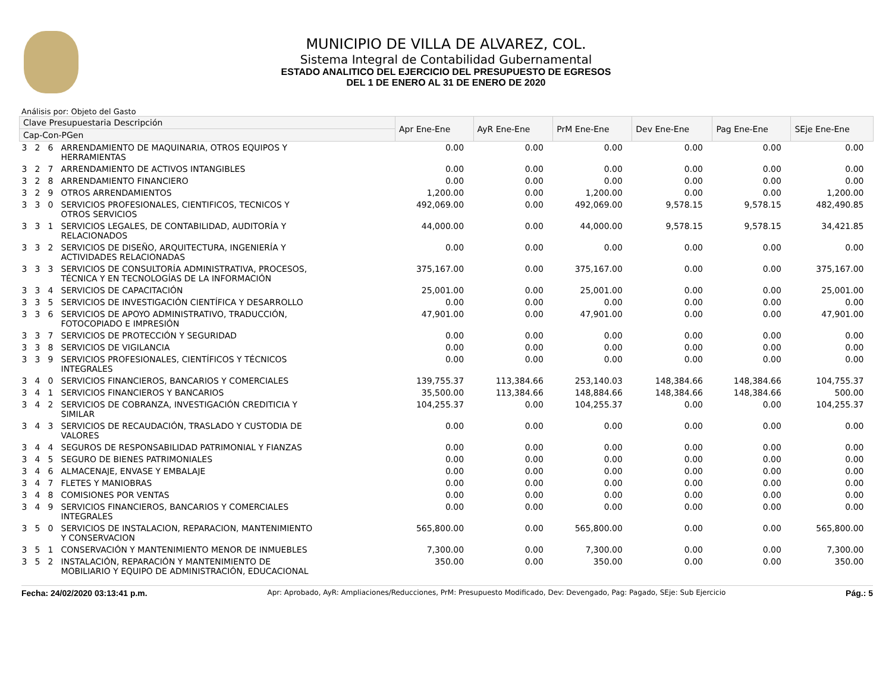MUNICIPIO DE VILLA DE ALVAREZ, COL.
Sistema Integral de Contabilidad Gubernamental
ESTADO ANALITICO DEL EJERCICIO DEL PRESUPUESTO DE EGRESOS
DEL 1 DE ENERO AL 31 DE ENERO DE 2020
Análisis por: Objeto del Gasto
| Clave Presupuestaria Descripción | | | | Apr Ene-Ene | AyR Ene-Ene | PrM Ene-Ene | Dev Ene-Ene | Pag Ene-Ene | SEje Ene-Ene |
| --- | --- | --- | --- | --- | --- | --- | --- | --- | --- |
| Cap-Con-PGen | | | | | | | | | |
| 3 | 2 | 6 | ARRENDAMIENTO DE MAQUINARIA, OTROS EQUIPOS Y HERRAMIENTAS | 0.00 | 0.00 | 0.00 | 0.00 | 0.00 | 0.00 |
| 3 | 2 | 7 | ARRENDAMIENTO DE ACTIVOS INTANGIBLES | 0.00 | 0.00 | 0.00 | 0.00 | 0.00 | 0.00 |
| 3 | 2 | 8 | ARRENDAMIENTO FINANCIERO | 0.00 | 0.00 | 0.00 | 0.00 | 0.00 | 0.00 |
| 3 | 2 | 9 | OTROS ARRENDAMIENTOS | 1,200.00 | 0.00 | 1,200.00 | 0.00 | 0.00 | 1,200.00 |
| 3 | 3 | 0 | SERVICIOS PROFESIONALES, CIENTIFICOS, TECNICOS Y OTROS SERVICIOS | 492,069.00 | 0.00 | 492,069.00 | 9,578.15 | 9,578.15 | 482,490.85 |
| 3 | 3 | 1 | SERVICIOS LEGALES, DE CONTABILIDAD, AUDITORÍA Y RELACIONADOS | 44,000.00 | 0.00 | 44,000.00 | 9,578.15 | 9,578.15 | 34,421.85 |
| 3 | 3 | 2 | SERVICIOS DE DISEÑO, ARQUITECTURA, INGENIERÍA Y ACTIVIDADES RELACIONADAS | 0.00 | 0.00 | 0.00 | 0.00 | 0.00 | 0.00 |
| 3 | 3 | 3 | SERVICIOS DE CONSULTORÍA ADMINISTRATIVA, PROCESOS, TÉCNICA Y EN TECNOLOGÍAS DE LA INFORMACIÓN | 375,167.00 | 0.00 | 375,167.00 | 0.00 | 0.00 | 375,167.00 |
| 3 | 3 | 4 | SERVICIOS DE CAPACITACIÓN | 25,001.00 | 0.00 | 25,001.00 | 0.00 | 0.00 | 25,001.00 |
| 3 | 3 | 5 | SERVICIOS DE INVESTIGACIÓN CIENTÍFICA Y DESARROLLO | 0.00 | 0.00 | 0.00 | 0.00 | 0.00 | 0.00 |
| 3 | 3 | 6 | SERVICIOS DE APOYO ADMINISTRATIVO, TRADUCCIÓN, FOTOCOPIADO E IMPRESIÓN | 47,901.00 | 0.00 | 47,901.00 | 0.00 | 0.00 | 47,901.00 |
| 3 | 3 | 7 | SERVICIOS DE PROTECCIÓN Y SEGURIDAD | 0.00 | 0.00 | 0.00 | 0.00 | 0.00 | 0.00 |
| 3 | 3 | 8 | SERVICIOS DE VIGILANCIA | 0.00 | 0.00 | 0.00 | 0.00 | 0.00 | 0.00 |
| 3 | 3 | 9 | SERVICIOS PROFESIONALES, CIENTÍFICOS Y TÉCNICOS INTEGRALES | 0.00 | 0.00 | 0.00 | 0.00 | 0.00 | 0.00 |
| 3 | 4 | 0 | SERVICIOS FINANCIEROS, BANCARIOS Y COMERCIALES | 139,755.37 | 113,384.66 | 253,140.03 | 148,384.66 | 148,384.66 | 104,755.37 |
| 3 | 4 | 1 | SERVICIOS FINANCIEROS Y BANCARIOS | 35,500.00 | 113,384.66 | 148,884.66 | 148,384.66 | 148,384.66 | 500.00 |
| 3 | 4 | 2 | SERVICIOS DE COBRANZA, INVESTIGACIÓN CREDITICIA Y SIMILAR | 104,255.37 | 0.00 | 104,255.37 | 0.00 | 0.00 | 104,255.37 |
| 3 | 4 | 3 | SERVICIOS DE RECAUDACIÓN, TRASLADO Y CUSTODIA DE VALORES | 0.00 | 0.00 | 0.00 | 0.00 | 0.00 | 0.00 |
| 3 | 4 | 4 | SEGUROS DE RESPONSABILIDAD PATRIMONIAL Y FIANZAS | 0.00 | 0.00 | 0.00 | 0.00 | 0.00 | 0.00 |
| 3 | 4 | 5 | SEGURO DE BIENES PATRIMONIALES | 0.00 | 0.00 | 0.00 | 0.00 | 0.00 | 0.00 |
| 3 | 4 | 6 | ALMACENAJE, ENVASE Y EMBALAJE | 0.00 | 0.00 | 0.00 | 0.00 | 0.00 | 0.00 |
| 3 | 4 | 7 | FLETES Y MANIOBRAS | 0.00 | 0.00 | 0.00 | 0.00 | 0.00 | 0.00 |
| 3 | 4 | 8 | COMISIONES POR VENTAS | 0.00 | 0.00 | 0.00 | 0.00 | 0.00 | 0.00 |
| 3 | 4 | 9 | SERVICIOS FINANCIEROS, BANCARIOS Y COMERCIALES INTEGRALES | 0.00 | 0.00 | 0.00 | 0.00 | 0.00 | 0.00 |
| 3 | 5 | 0 | SERVICIOS DE INSTALACION, REPARACION, MANTENIMIENTO Y CONSERVACION | 565,800.00 | 0.00 | 565,800.00 | 0.00 | 0.00 | 565,800.00 |
| 3 | 5 | 1 | CONSERVACIÓN Y MANTENIMIENTO MENOR DE INMUEBLES | 7,300.00 | 0.00 | 7,300.00 | 0.00 | 0.00 | 7,300.00 |
| 3 | 5 | 2 | INSTALACIÓN, REPARACIÓN Y MANTENIMIENTO DE MOBILIARIO Y EQUIPO DE ADMINISTRACIÓN, EDUCACIONAL | 350.00 | 0.00 | 350.00 | 0.00 | 0.00 | 350.00 |
Fecha: 24/02/2020 03:13:41 p.m. Apr: Aprobado, AyR: Ampliaciones/Reducciones, PrM: Presupuesto Modificado, Dev: Devengado, Pag: Pagado, SEje: Sub Ejercicio Pág.: 5